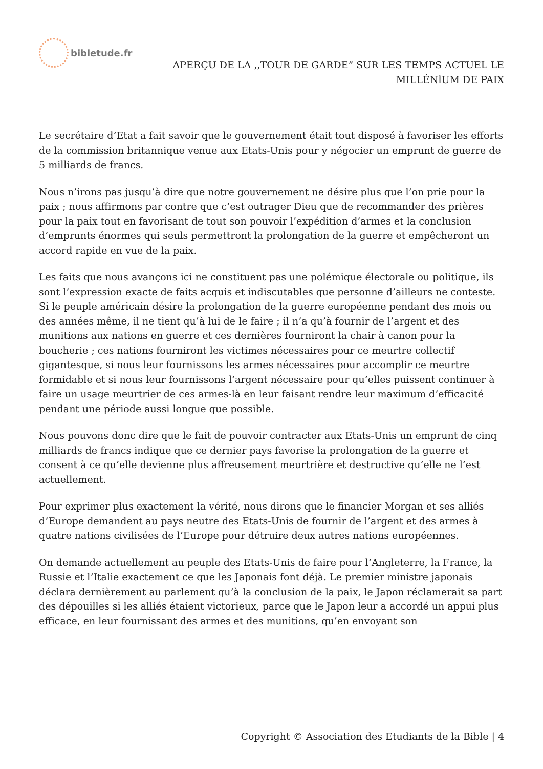bibletude.fr
APERÇU DE LA ,,TOUR DE GARDE” SUR LES TEMPS ACTUEL LE
MILLÉNlUM DE PAIX
Le secrétaire d’Etat a fait savoir que le gouvernement était tout disposé à favoriser les efforts de la commission britannique venue aux Etats-Unis pour y négocier un emprunt de guerre de 5 milliards de francs.
Nous n’irons pas jusqu’à dire que notre gouvernement ne désire plus que l’on prie pour la paix ; nous affirmons par contre que c’est outrager Dieu que de recommander des prières pour la paix tout en favorisant de tout son pouvoir l’expédition d’armes et la conclusion d’emprunts énormes qui seuls permettront la prolongation de la guerre et empêcheront un accord rapide en vue de la paix.
Les faits que nous avançons ici ne constituent pas une polémique électorale ou politique, ils sont l’expression exacte de faits acquis et indiscutables que personne d’ailleurs ne conteste. Si le peuple américain désire la prolongation de la guerre européenne pendant des mois ou des années même, il ne tient qu’à lui de le faire ; il n’a qu’à fournir de l’argent et des munitions aux nations en guerre et ces dernières fourniront la chair à canon pour la boucherie ; ces nations fourniront les victimes nécessaires pour ce meurtre collectif gigantesque, si nous leur fournissons les armes nécessaires pour accomplir ce meurtre formidable et si nous leur fournissons l’argent nécessaire pour qu’elles puissent continuer à faire un usage meurtrier de ces armes-là en leur faisant rendre leur maximum d’efficacité pendant une période aussi longue que possible.
Nous pouvons donc dire que le fait de pouvoir contracter aux Etats-Unis un emprunt de cinq milliards de francs indique que ce dernier pays favorise la prolongation de la guerre et consent à ce qu’elle devienne plus affreusement meurtrière et destructive qu’elle ne l’est actuellement.
Pour exprimer plus exactement la vérité, nous dirons que le financier Morgan et ses alliés d’Europe demandent au pays neutre des Etats-Unis de fournir de l’argent et des armes à quatre nations civilisées de l’Europe pour détruire deux autres nations européennes.
On demande actuellement au peuple des Etats-Unis de faire pour l’Angleterre, la France, la Russie et l’Italie exactement ce que les Japonais font déjà. Le premier ministre japonais déclara dernièrement au parlement qu’à la conclusion de la paix, le Japon réclamerait sa part des dépouilles si les alliés étaient victorieux, parce que le Japon leur a accordé un appui plus efficace, en leur fournissant des armes et des munitions, qu’en envoyant son
Copyright © Association des Etudiants de la Bible | 4